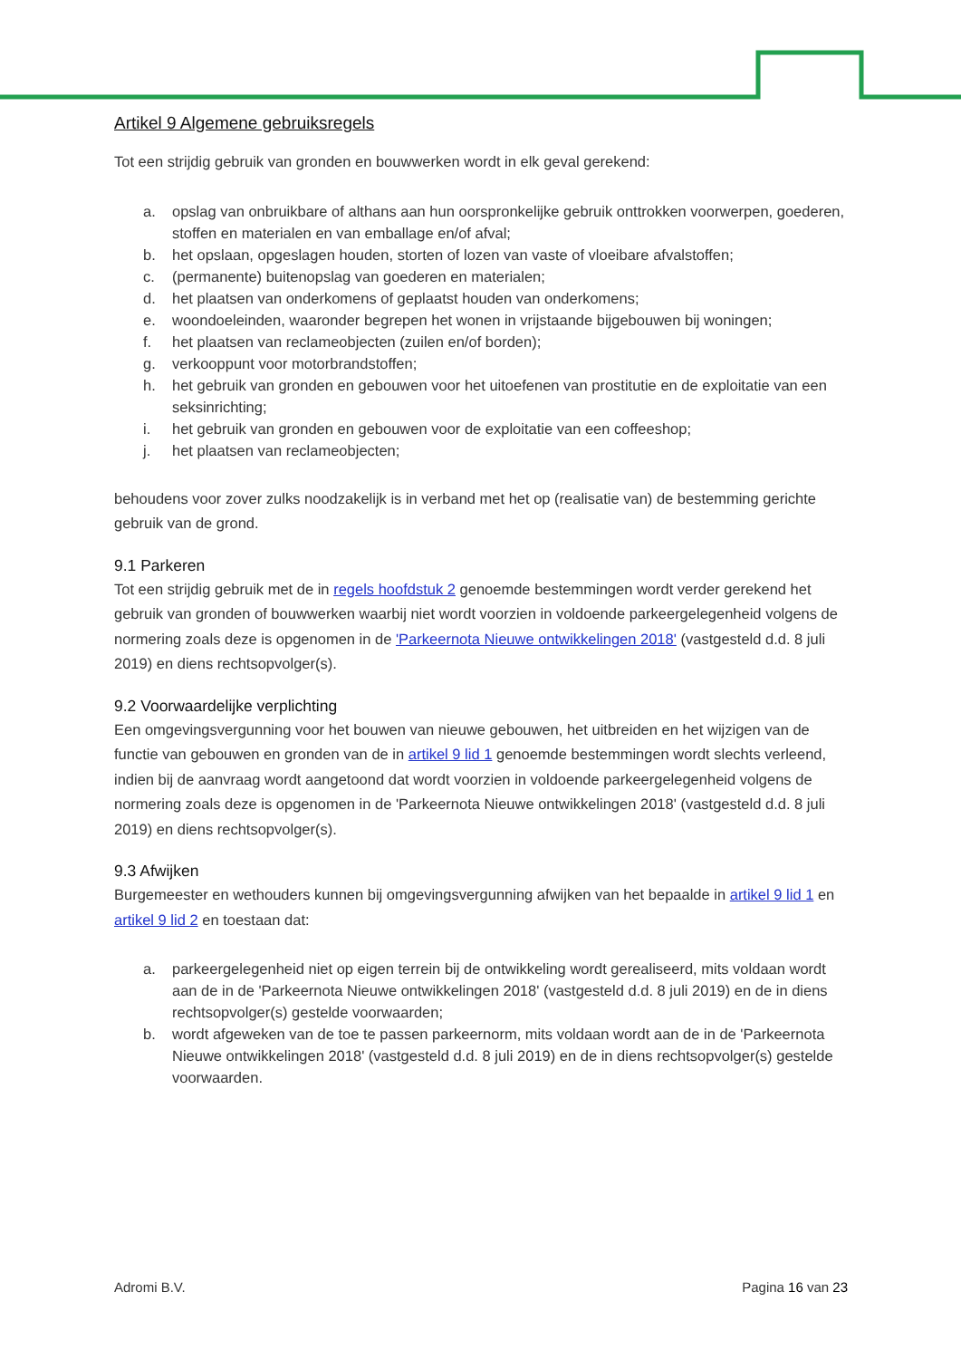Artikel 9 Algemene gebruiksregels
Tot een strijdig gebruik van gronden en bouwwerken wordt in elk geval gerekend:
a. opslag van onbruikbare of althans aan hun oorspronkelijke gebruik onttrokken voorwerpen, goederen, stoffen en materialen en van emballage en/of afval;
b. het opslaan, opgeslagen houden, storten of lozen van vaste of vloeibare afvalstoffen;
c. (permanente) buitenopslag van goederen en materialen;
d. het plaatsen van onderkomens of geplaatst houden van onderkomens;
e. woondoeleinden, waaronder begrepen het wonen in vrijstaande bijgebouwen bij woningen;
f. het plaatsen van reclameobjecten (zuilen en/of borden);
g. verkooppunt voor motorbrandstoffen;
h. het gebruik van gronden en gebouwen voor het uitoefenen van prostitutie en de exploitatie van een seksinrichting;
i. het gebruik van gronden en gebouwen voor de exploitatie van een coffeeshop;
j. het plaatsen van reclameobjecten;
behoudens voor zover zulks noodzakelijk is in verband met het op (realisatie van) de bestemming gerichte gebruik van de grond.
9.1 Parkeren
Tot een strijdig gebruik met de in regels hoofdstuk 2 genoemde bestemmingen wordt verder gerekend het gebruik van gronden of bouwwerken waarbij niet wordt voorzien in voldoende parkeergelegenheid volgens de normering zoals deze is opgenomen in de 'Parkeernota Nieuwe ontwikkelingen 2018' (vastgesteld d.d. 8 juli 2019) en diens rechtsopvolger(s).
9.2 Voorwaardelijke verplichting
Een omgevingsvergunning voor het bouwen van nieuwe gebouwen, het uitbreiden en het wijzigen van de functie van gebouwen en gronden van de in artikel 9 lid 1 genoemde bestemmingen wordt slechts verleend, indien bij de aanvraag wordt aangetoond dat wordt voorzien in voldoende parkeergelegenheid volgens de normering zoals deze is opgenomen in de 'Parkeernota Nieuwe ontwikkelingen 2018' (vastgesteld d.d. 8 juli 2019) en diens rechtsopvolger(s).
9.3 Afwijken
Burgemeester en wethouders kunnen bij omgevingsvergunning afwijken van het bepaalde in artikel 9 lid 1 en artikel 9 lid 2 en toestaan dat:
a. parkeergelegenheid niet op eigen terrein bij de ontwikkeling wordt gerealiseerd, mits voldaan wordt aan de in de 'Parkeernota Nieuwe ontwikkelingen 2018' (vastgesteld d.d. 8 juli 2019) en de in diens rechtsopvolger(s) gestelde voorwaarden;
b. wordt afgeweken van de toe te passen parkeernorm, mits voldaan wordt aan de in de 'Parkeernota Nieuwe ontwikkelingen 2018' (vastgesteld d.d. 8 juli 2019) en de in diens rechtsopvolger(s) gestelde voorwaarden.
Adromi B.V. Pagina 16 van 23